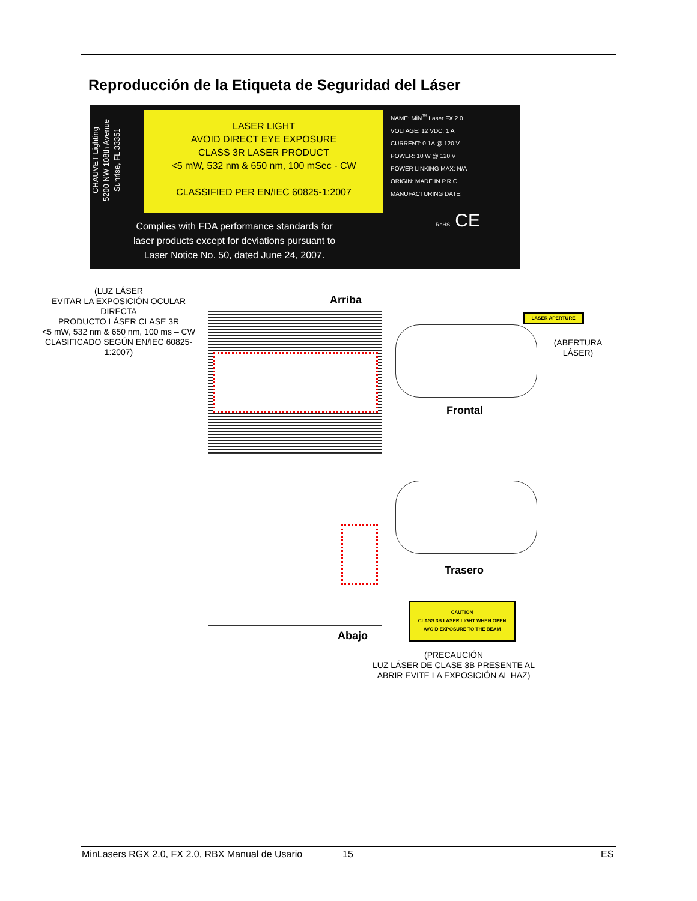Reproducción de la Etiqueta de Seguridad del Láser
CHAUVET Lighting
5200 NW 108th Avenue
Sunrise, FL 33351
LASER LIGHT
AVOID DIRECT EYE EXPOSURE
CLASS 3R LASER PRODUCT
<5 mW, 532 nm & 650 nm, 100 mSec - CW
CLASSIFIED PER EN/IEC 60825-1:2007
NAME: MiN<sup>™</sup> Laser FX 2.0
VOLTAGE: 12 VDC, 1 A
CURRENT: 0.1A @ 120 V
POWER: 10 W @ 120 V
POWER LINKING MAX: N/A
ORIGIN: MADE IN P.R.C.
MANUFACTURING DATE:
Complies with FDA performance standards for
laser products except for deviations pursuant to
Laser Notice No. 50, dated June 24, 2007.
RoHS CE
(LUZ LÁSER
EVITAR LA EXPOSICIÓN OCULAR DIRECTA
PRODUCTO LÁSER CLASE 3R
<5 mW, 532 nm & 650 nm, 100 ms – CW CLASIFICADO SEGÚN EN/IEC 60825-1:2007)
Arriba
LASER APERTURE
(ABERTURA
LÁSER)
Frontal
Trasero
Abajo
CAUTION
CLASS 3B LASER LIGHT WHEN OPEN
AVOID EXPOSURE TO THE BEAM
(PRECAUCIÓN
LUZ LÁSER DE CLASE 3B PRESENTE AL ABRIR EVITE LA EXPOSICIÓN AL HAZ)
MinLasers RGX 2.0, FX 2.0, RBX Manual de Usario
15 ES